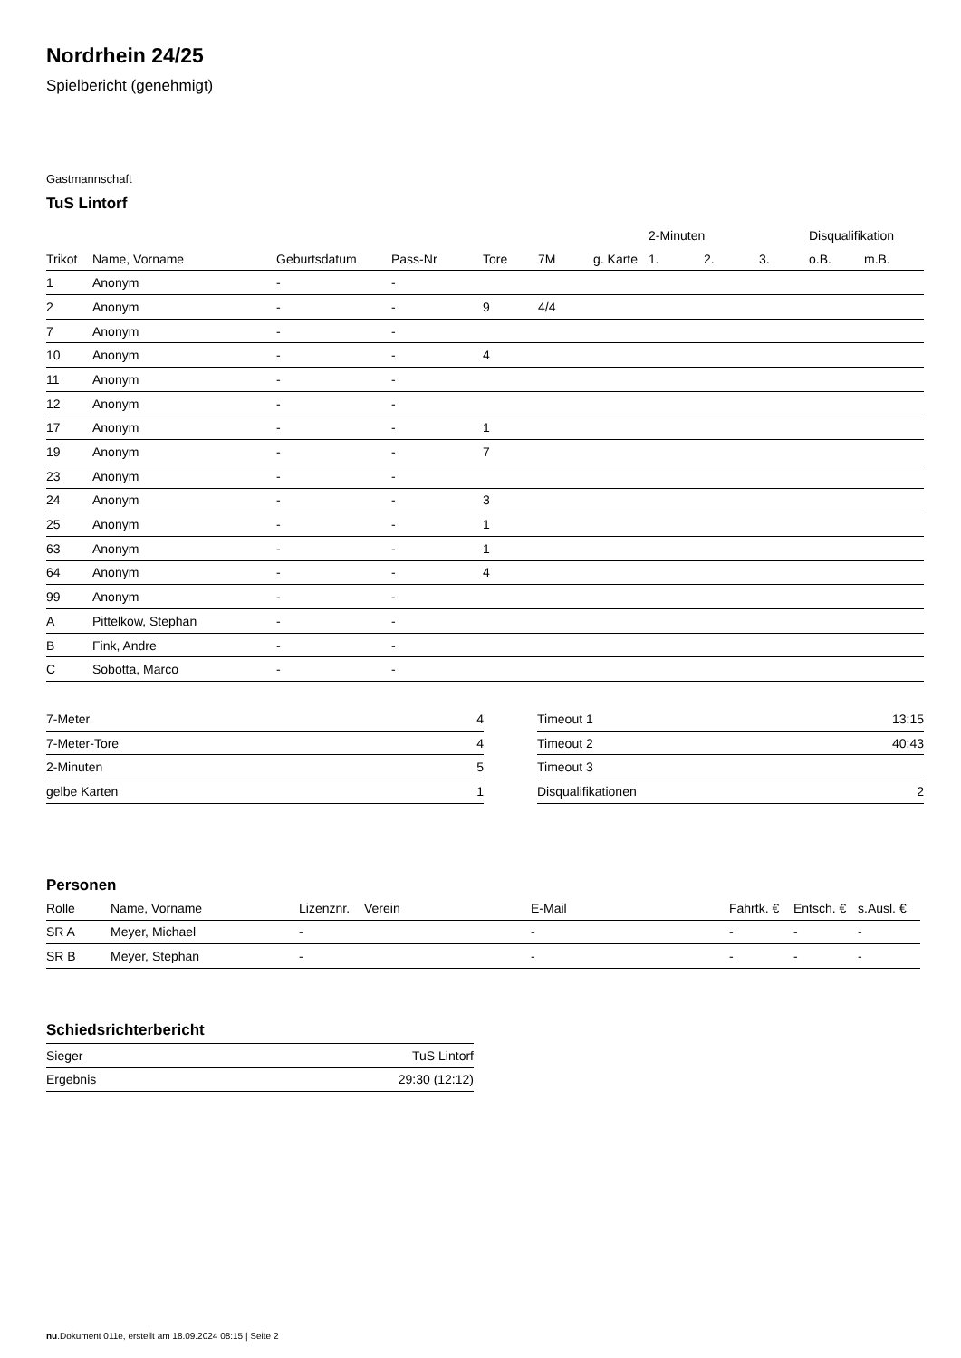Nordrhein 24/25
Spielbericht (genehmigt)
Gastmannschaft
TuS Lintorf
| | | | | | | | 2-Minuten | | | Disqualifikation | |
| --- | --- | --- | --- | --- | --- | --- | --- | --- | --- | --- | --- |
| Trikot | Name, Vorname | Geburtsdatum | Pass-Nr | Tore | 7M | g. Karte | 1. | 2. | 3. | o.B. | m.B. |
| 1 | Anonym | - | - | | | | | | | | |
| 2 | Anonym | - | - | 9 | 4/4 | | | | | | |
| 7 | Anonym | - | - | | | | | | | | |
| 10 | Anonym | - | - | 4 | | | | | | | |
| 11 | Anonym | - | - | | | | | | | | |
| 12 | Anonym | - | - | | | | | | | | |
| 17 | Anonym | - | - | 1 | | | | | | | |
| 19 | Anonym | - | - | 7 | | | | | | | |
| 23 | Anonym | - | - | | | | | | | | |
| 24 | Anonym | - | - | 3 | | | | | | | |
| 25 | Anonym | - | - | 1 | | | | | | | |
| 63 | Anonym | - | - | 1 | | | | | | | |
| 64 | Anonym | - | - | 4 | | | | | | | |
| 99 | Anonym | - | - | | | | | | | | |
| A | Pittelkow, Stephan | - | - | | | | | | | | |
| B | Fink, Andre | - | - | | | | | | | | |
| C | Sobotta, Marco | - | - | | | | | | | | |
| 7-Meter | 4 |
| 7-Meter-Tore | 4 |
| 2-Minuten | 5 |
| gelbe Karten | 1 |
| Timeout 1 | 13:15 |
| Timeout 2 | 40:43 |
| Timeout 3 | |
| Disqualifikationen | 2 |
Personen
| Rolle | Name, Vorname | Lizenznr. | Verein | E-Mail | Fahrtk. € | Entsch. € | s.Ausl. € |
| --- | --- | --- | --- | --- | --- | --- | --- |
| SR A | Meyer, Michael | - | | - | - | - | - |
| SR B | Meyer, Stephan | - | | - | - | - | - |
Schiedsrichterbericht
| Sieger | TuS Lintorf |
| Ergebnis | 29:30 (12:12) |
nu.Dokument 011e, erstellt am 18.09.2024 08:15 | Seite 2